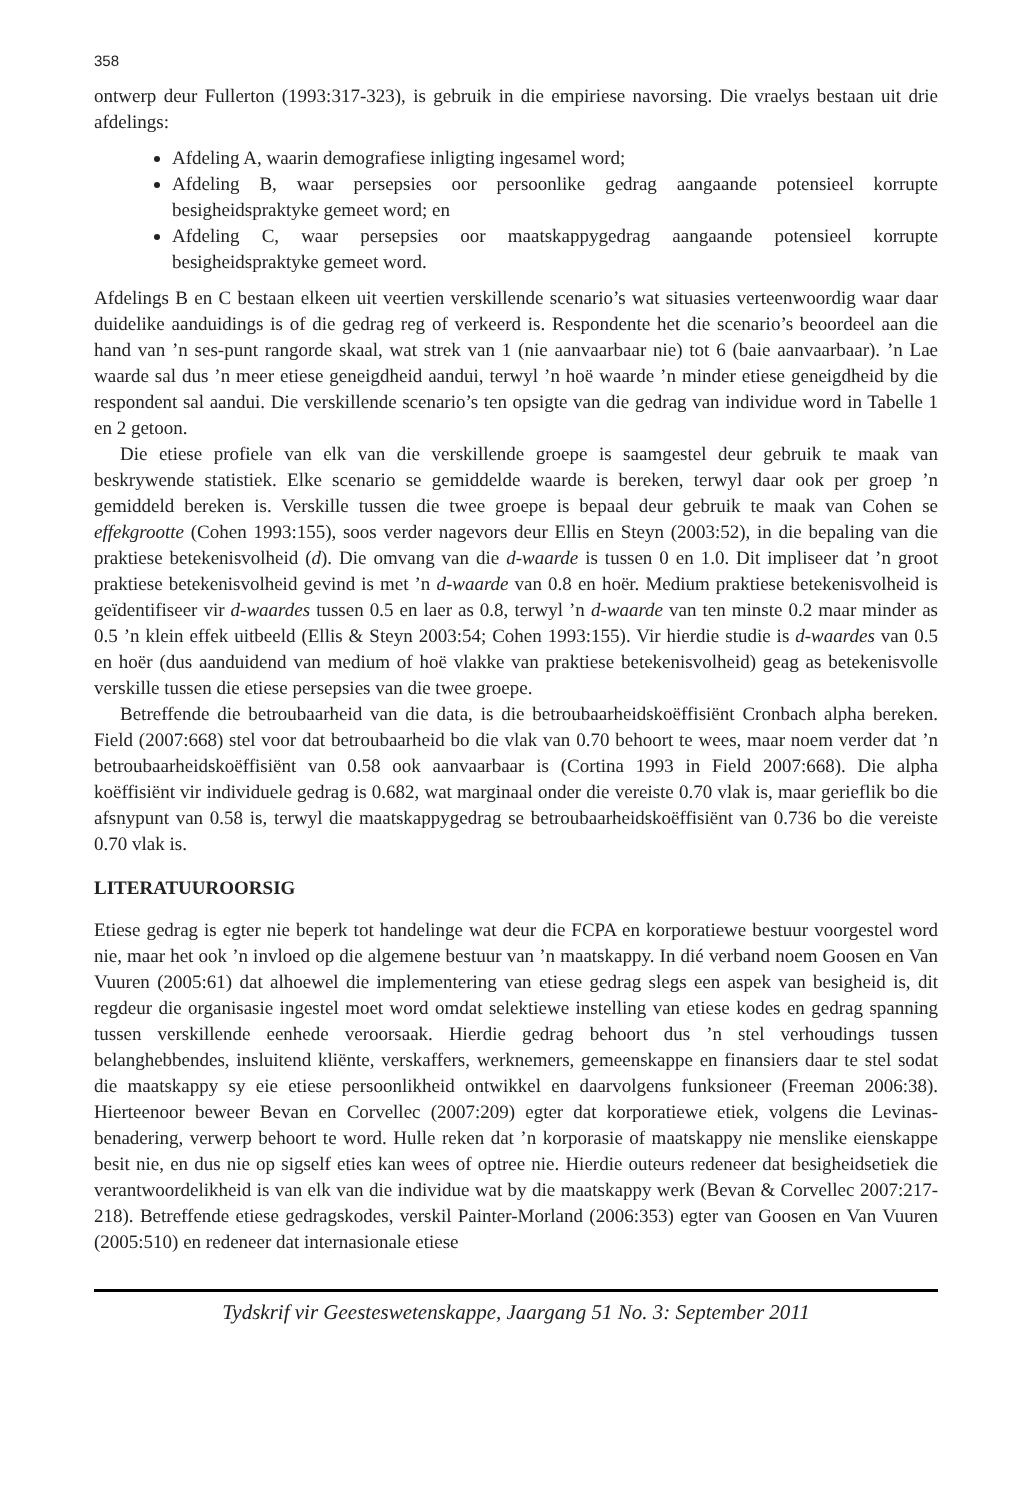358
ontwerp deur Fullerton (1993:317-323), is gebruik in die empiriese navorsing. Die vraelys bestaan uit drie afdelings:
Afdeling A, waarin demografiese inligting ingesamel word;
Afdeling B, waar persepsies oor persoonlike gedrag aangaande potensieel korrupte besigheidspraktyke gemeet word; en
Afdeling C, waar persepsies oor maatskappygedrag aangaande potensieel korrupte besigheidspraktyke gemeet word.
Afdelings B en C bestaan elkeen uit veertien verskillende scenario’s wat situasies verteenwoordig waar daar duidelike aanduidings is of die gedrag reg of verkeerd is. Respondente het die scenario’s beoordeel aan die hand van ’n ses-punt rangorde skaal, wat strek van 1 (nie aanvaarbaar nie) tot 6 (baie aanvaarbaar). ’n Lae waarde sal dus ’n meer etiese geneigdheid aandui, terwyl ’n hoë waarde ’n minder etiese geneigdheid by die respondent sal aandui. Die verskillende scenario’s ten opsigte van die gedrag van individue word in Tabelle 1 en 2 getoon.
Die etiese profiele van elk van die verskillende groepe is saamgestel deur gebruik te maak van beskrywende statistiek. Elke scenario se gemiddelde waarde is bereken, terwyl daar ook per groep ’n gemiddeld bereken is. Verskille tussen die twee groepe is bepaal deur gebruik te maak van Cohen se effekgrootte (Cohen 1993:155), soos verder nagevors deur Ellis en Steyn (2003:52), in die bepaling van die praktiese betekenisvolheid (d). Die omvang van die d-waarde is tussen 0 en 1.0. Dit impliseer dat ’n groot praktiese betekenisvolheid gevind is met ’n d-waarde van 0.8 en hoër. Medium praktiese betekenisvolheid is geïdentifiseer vir d-waardes tussen 0.5 en laer as 0.8, terwyl ’n d-waarde van ten minste 0.2 maar minder as 0.5 ’n klein effek uitbeeld (Ellis & Steyn 2003:54; Cohen 1993:155). Vir hierdie studie is d-waardes van 0.5 en hoër (dus aanduidend van medium of hoë vlakke van praktiese betekenisvolheid) geag as betekenisvolle verskille tussen die etiese persepsies van die twee groepe.
Betreffende die betroubaarheid van die data, is die betroubaarheidskoëffisiënt Cronbach alpha bereken. Field (2007:668) stel voor dat betroubaarheid bo die vlak van 0.70 behoort te wees, maar noem verder dat ’n betroubaarheidskoëffisiënt van 0.58 ook aanvaarbaar is (Cortina 1993 in Field 2007:668). Die alpha koëffisiënt vir individuele gedrag is 0.682, wat marginaal onder die vereiste 0.70 vlak is, maar gerieflik bo die afsnypunt van 0.58 is, terwyl die maatskappygedrag se betroubaarheidskoëffisiënt van 0.736 bo die vereiste 0.70 vlak is.
LITERATUUROORSIG
Etiese gedrag is egter nie beperk tot handelinge wat deur die FCPA en korporatiewe bestuur voorgestel word nie, maar het ook ’n invloed op die algemene bestuur van ’n maatskappy. In dié verband noem Goosen en Van Vuuren (2005:61) dat alhoewel die implementering van etiese gedrag slegs een aspek van besigheid is, dit regdeur die organisasie ingestel moet word omdat selektiewe instelling van etiese kodes en gedrag spanning tussen verskillende eenhede veroorsaak. Hierdie gedrag behoort dus ’n stel verhoudings tussen belanghebbendes, insluitend kliënte, verskaffers, werknemers, gemeenskappe en finansiers daar te stel sodat die maatskappy sy eie etiese persoonlikheid ontwikkel en daarvolgens funksioneer (Freeman 2006:38). Hierteenoor beweer Bevan en Corvellec (2007:209) egter dat korporatiewe etiek, volgens die Levinas-benadering, verwerp behoort te word. Hulle reken dat ’n korporasie of maatskappy nie menslike eienskappe besit nie, en dus nie op sigself eties kan wees of optree nie. Hierdie outeurs redeneer dat besigheidsetiek die verantwoordelikheid is van elk van die individue wat by die maatskappy werk (Bevan & Corvellec 2007:217-218). Betreffende etiese gedragskodes, verskil Painter-Morland (2006:353) egter van Goosen en Van Vuuren (2005:510) en redeneer dat internasionale etiese
Tydskrif vir Geesteswetenskappe, Jaargang 51 No. 3: September 2011